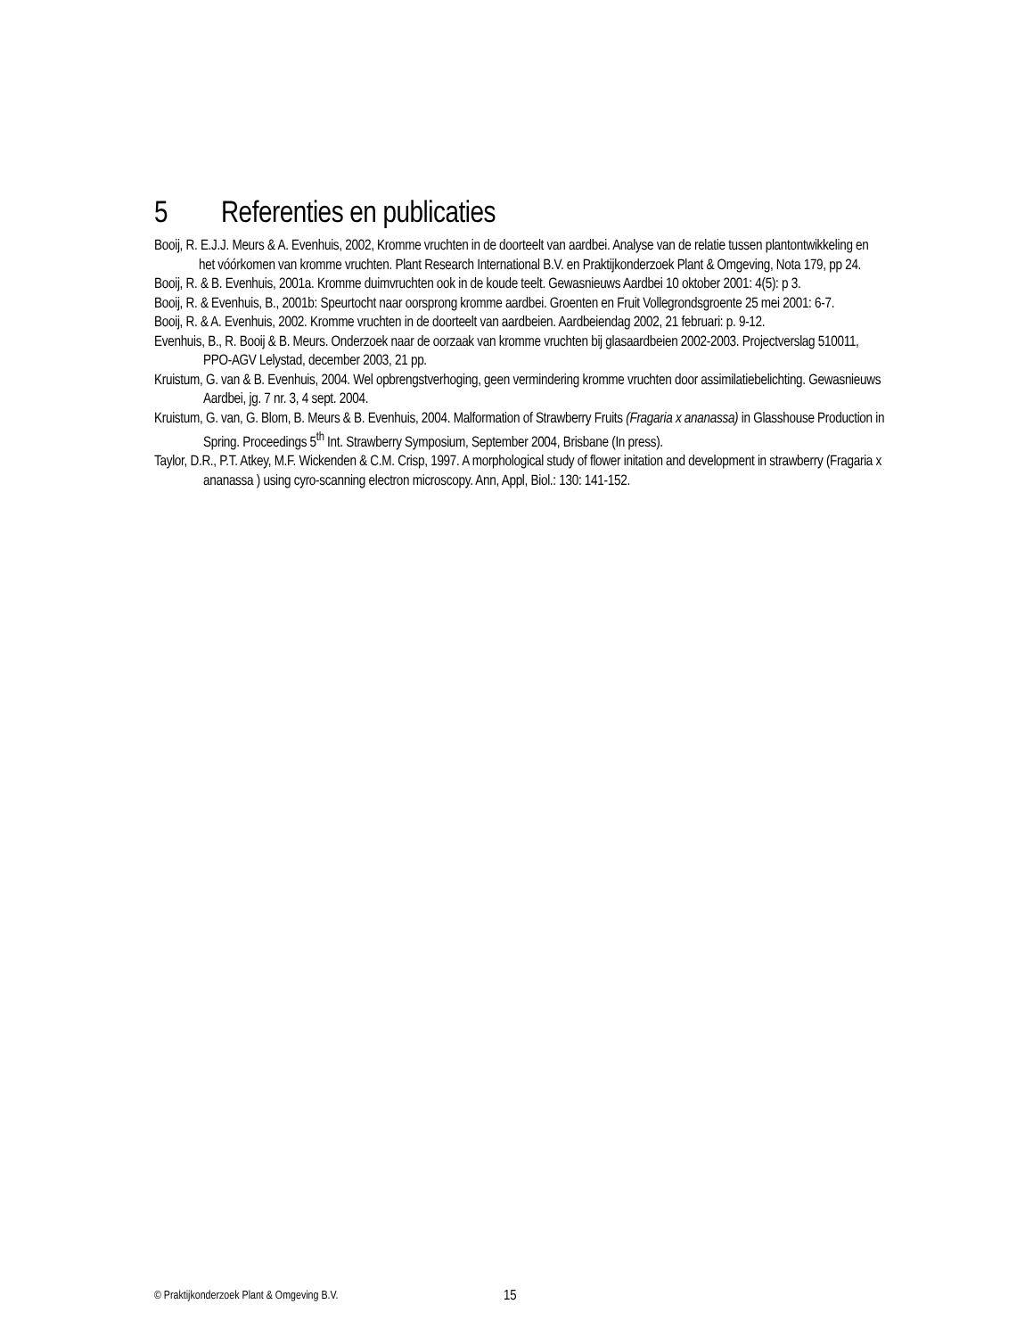5 Referenties en publicaties
Booij, R. E.J.J. Meurs & A. Evenhuis, 2002, Kromme vruchten in de doorteelt van aardbei. Analyse van de relatie tussen plantontwikkeling en het vóórkomen van kromme vruchten. Plant Research International B.V. en Praktijkonderzoek Plant & Omgeving, Nota 179, pp 24.
Booij, R. & B. Evenhuis, 2001a. Kromme duimvruchten ook in de koude teelt. Gewasnieuws Aardbei 10 oktober 2001: 4(5): p 3.
Booij, R. & Evenhuis, B., 2001b: Speurtocht naar oorsprong kromme aardbei. Groenten en Fruit Vollegrondsgroente 25 mei 2001: 6-7.
Booij, R. & A. Evenhuis, 2002. Kromme vruchten in de doorteelt van aardbeien. Aardbeiendag 2002, 21 februari: p. 9-12.
Evenhuis, B., R. Booij & B. Meurs. Onderzoek naar de oorzaak van kromme vruchten bij glasaardbeien 2002-2003. Projectverslag 510011, PPO-AGV Lelystad, december 2003, 21 pp.
Kruistum, G. van & B. Evenhuis, 2004. Wel opbrengstverhoging, geen vermindering kromme vruchten door assimilatiebelichting. Gewasnieuws Aardbei, jg. 7 nr. 3, 4 sept. 2004.
Kruistum, G. van, G. Blom, B. Meurs & B. Evenhuis, 2004. Malformation of Strawberry Fruits (Fragaria x ananassa) in Glasshouse Production in Spring. Proceedings 5<sup>th</sup> Int. Strawberry Symposium, September 2004, Brisbane (In press).
Taylor, D.R., P.T. Atkey, M.F. Wickenden & C.M. Crisp, 1997. A morphological study of flower initation and development in strawberry (Fragaria x ananassa ) using cyro-scanning electron microscopy. Ann, Appl, Biol.: 130: 141-152.
© Praktijkonderzoek Plant & Omgeving B.V.
15